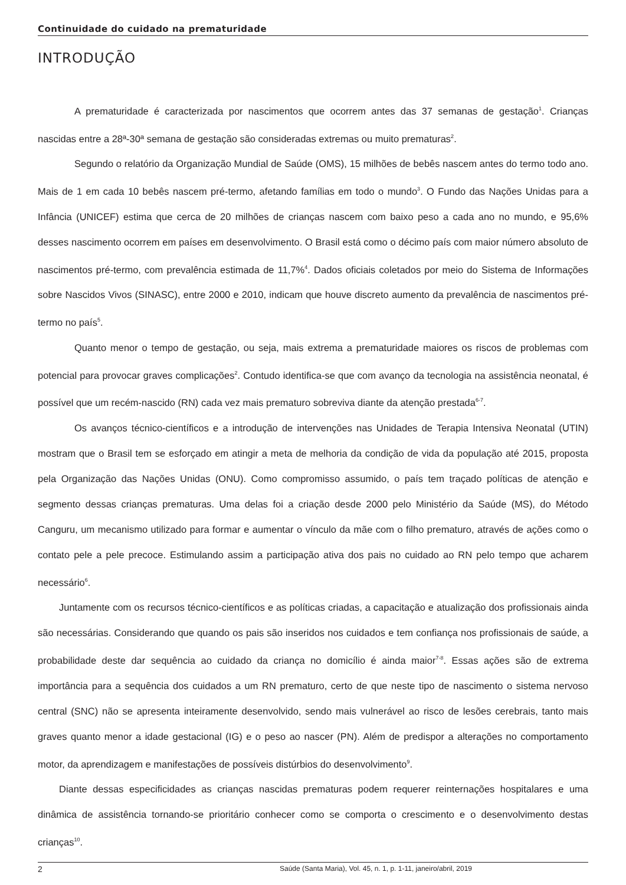Continuidade do cuidado na prematuridade
INTRODUÇÃO
A prematuridade é caracterizada por nascimentos que ocorrem antes das 37 semanas de gestação<sup>1</sup>. Crianças nascidas entre a 28ª-30ª semana de gestação são consideradas extremas ou muito prematuras<sup>2</sup>.
Segundo o relatório da Organização Mundial de Saúde (OMS), 15 milhões de bebês nascem antes do termo todo ano. Mais de 1 em cada 10 bebês nascem pré-termo, afetando famílias em todo o mundo<sup>3</sup>. O Fundo das Nações Unidas para a Infância (UNICEF) estima que cerca de 20 milhões de crianças nascem com baixo peso a cada ano no mundo, e 95,6% desses nascimento ocorrem em países em desenvolvimento. O Brasil está como o décimo país com maior número absoluto de nascimentos pré-termo, com prevalência estimada de 11,7%<sup>4</sup>. Dados oficiais coletados por meio do Sistema de Informações sobre Nascidos Vivos (SINASC), entre 2000 e 2010, indicam que houve discreto aumento da prevalência de nascimentos pré-termo no país<sup>5</sup>.
Quanto menor o tempo de gestação, ou seja, mais extrema a prematuridade maiores os riscos de problemas com potencial para provocar graves complicações<sup>2</sup>. Contudo identifica-se que com avanço da tecnologia na assistência neonatal, é possível que um recém-nascido (RN) cada vez mais prematuro sobreviva diante da atenção prestada<sup>6-7</sup>.
Os avanços técnico-científicos e a introdução de intervenções nas Unidades de Terapia Intensiva Neonatal (UTIN) mostram que o Brasil tem se esforçado em atingir a meta de melhoria da condição de vida da população até 2015, proposta pela Organização das Nações Unidas (ONU). Como compromisso assumido, o país tem traçado políticas de atenção e segmento dessas crianças prematuras. Uma delas foi a criação desde 2000 pelo Ministério da Saúde (MS), do Método Canguru, um mecanismo utilizado para formar e aumentar o vínculo da mãe com o filho prematuro, através de ações como o contato pele a pele precoce. Estimulando assim a participação ativa dos pais no cuidado ao RN pelo tempo que acharem necessário<sup>6</sup>.
Juntamente com os recursos técnico-científicos e as políticas criadas, a capacitação e atualização dos profissionais ainda são necessárias. Considerando que quando os pais são inseridos nos cuidados e tem confiança nos profissionais de saúde, a probabilidade deste dar sequência ao cuidado da criança no domicílio é ainda maior<sup>7-8</sup>. Essas ações são de extrema importância para a sequência dos cuidados a um RN prematuro, certo de que neste tipo de nascimento o sistema nervoso central (SNC) não se apresenta inteiramente desenvolvido, sendo mais vulnerável ao risco de lesões cerebrais, tanto mais graves quanto menor a idade gestacional (IG) e o peso ao nascer (PN). Além de predispor a alterações no comportamento motor, da aprendizagem e manifestações de possíveis distúrbios do desenvolvimento<sup>9</sup>.
Diante dessas especificidades as crianças nascidas prematuras podem requerer reinternações hospitalares e uma dinâmica de assistência tornando-se prioritário conhecer como se comporta o crescimento e o desenvolvimento destas crianças<sup>10</sup>.
2 Saúde (Santa Maria), Vol. 45, n. 1, p. 1-11, janeiro/abril, 2019